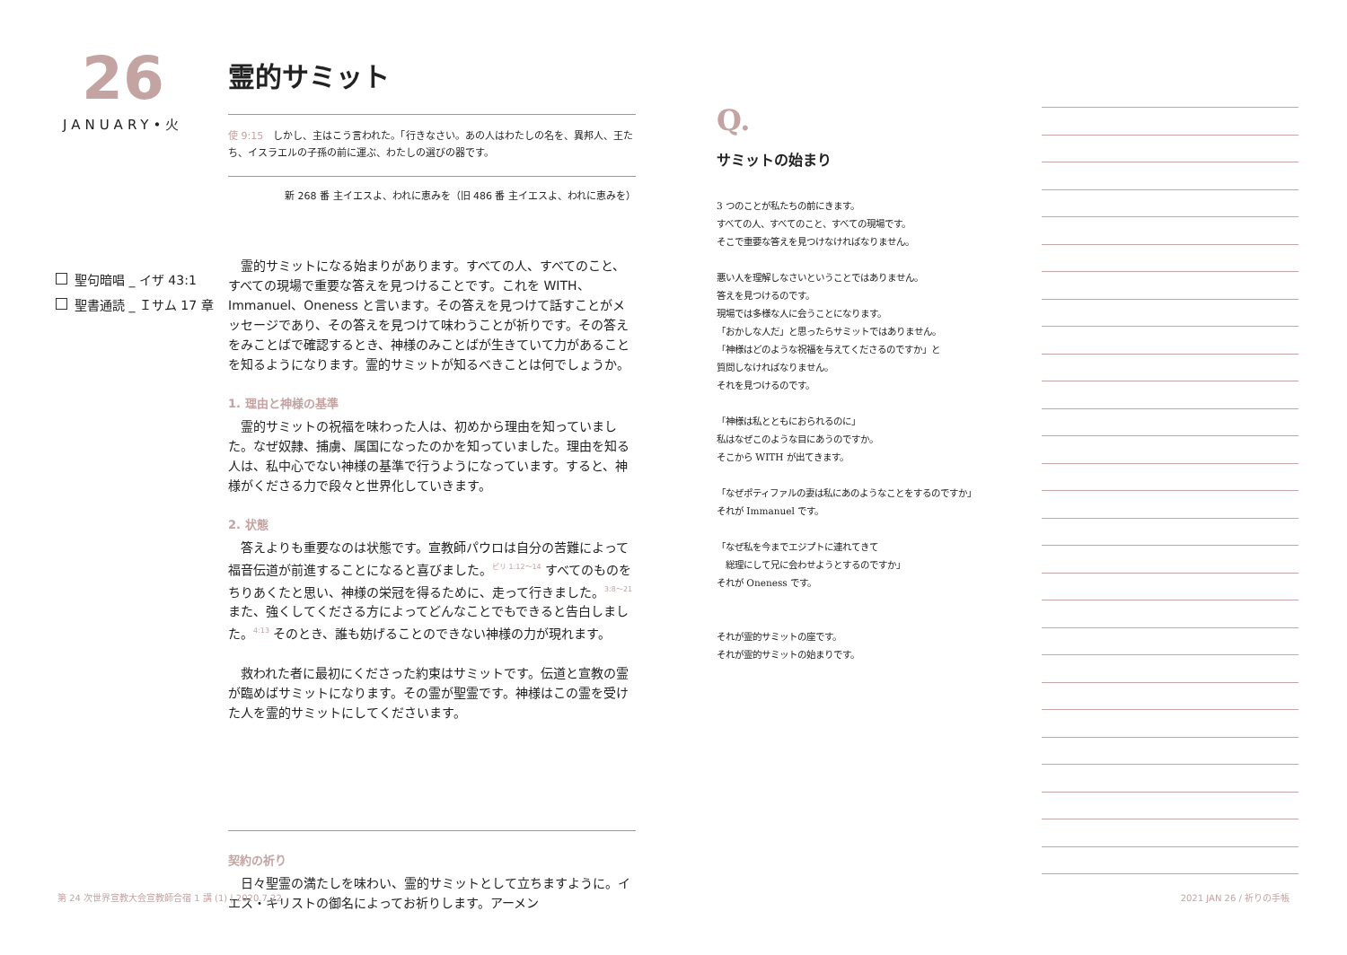26
JANUARY•火
聖句暗唱 _ イザ 43:1
聖書通読 _ Ｉサム 17 章
霊的サミット
使 9:15　しかし、主はこう言われた。「行きなさい。あの人はわたしの名を、異邦人、王たち、イスラエルの子孫の前に運ぶ、わたしの選びの器です。
新 268 番 主イエスよ、われに恵みを（旧 486 番 主イエスよ、われに恵みを）
　霊的サミットになる始まりがあります。すべての人、すべてのこと、すべての現場で重要な答えを見つけることです。これを WITH、Immanuel、Oneness と言います。その答えを見つけて話すことがメッセージであり、その答えを見つけて味わうことが祈りです。その答えをみことばで確認するとき、神様のみことばが生きていて力があることを知るようになります。霊的サミットが知るべきことは何でしょうか。
1. 理由と神様の基準
　霊的サミットの祝福を味わった人は、初めから理由を知っていました。なぜ奴隷、捕虜、属国になったのかを知っていました。理由を知る人は、私中心でない神様の基準で行うようになっています。すると、神様がくださる力で段々と世界化していきます。
2. 状態
　答えよりも重要なのは状態です。宣教師パウロは自分の苦難によって福音伝道が前進することになると喜びました。<sup>ピリ 1:12～14</sup> すべてのものをちりあくたと思い、神様の栄冠を得るために、走って行きました。<sup>3:8～21</sup> また、強くしてくださる方によってどんなことでもできると告白しました。<sup>4:13</sup> そのとき、誰も妨げることのできない神様の力が現れます。
　救われた者に最初にくださった約束はサミットです。伝道と宣教の霊が臨めばサミットになります。その霊が聖霊です。神様はこの霊を受けた人を霊的サミットにしてくださいます。
契約の祈り
　日々聖霊の満たしを味わい、霊的サミットとして立ちますように。イエス・キリストの御名によってお祈りします。アーメン
Q.
サミットの始まり
3 つのことが私たちの前にきます。
すべての人、すべてのこと、すべての現場です。
そこで重要な答えを見つけなければなりません。
悪い人を理解しなさいということではありません。
答えを見つけるのです。
現場では多様な人に会うことになります。
「おかしな人だ」と思ったらサミットではありません。
「神様はどのような祝福を与えてくださるのですか」と
質問しなければなりません。
それを見つけるのです。
「神様は私とともにおられるのに」
私はなぜこのような目にあうのですか。
そこから WITH が出てきます。
「なぜポティファルの妻は私にあのようなことをするのですか」
それが Immanuel です。
「なぜ私を今までエジプトに連れてきて
　総理にして兄に会わせようとするのですか」
それが Oneness です。
それが霊的サミットの座です。
それが霊的サミットの始まりです。
第 24 次世界宣教大会宣教師合宿 1 講 (1) | 2020.7.22
2021 JAN 26 / 祈りの手帳